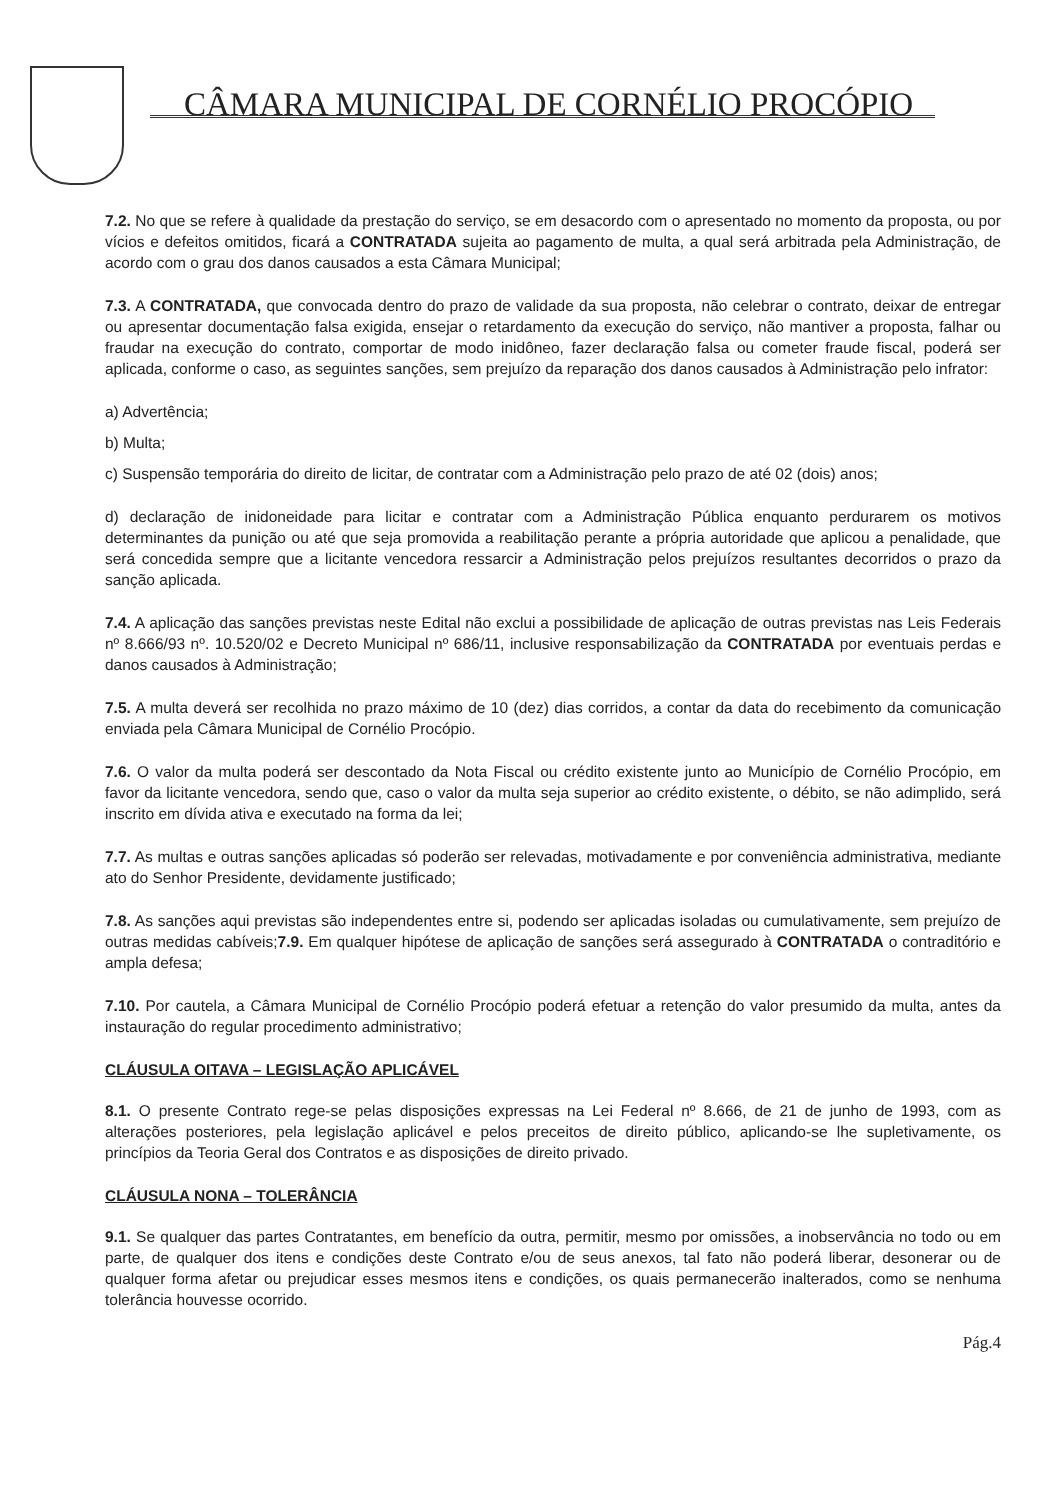CÂMARA MUNICIPAL DE CORNÉLIO PROCÓPIO
7.2. No que se refere à qualidade da prestação do serviço, se em desacordo com o apresentado no momento da proposta, ou por vícios e defeitos omitidos, ficará a CONTRATADA sujeita ao pagamento de multa, a qual será arbitrada pela Administração, de acordo com o grau dos danos causados a esta Câmara Municipal;
7.3. A CONTRATADA, que convocada dentro do prazo de validade da sua proposta, não celebrar o contrato, deixar de entregar ou apresentar documentação falsa exigida, ensejar o retardamento da execução do serviço, não mantiver a proposta, falhar ou fraudar na execução do contrato, comportar de modo inidôneo, fazer declaração falsa ou cometer fraude fiscal, poderá ser aplicada, conforme o caso, as seguintes sanções, sem prejuízo da reparação dos danos causados à Administração pelo infrator:
a) Advertência;
b) Multa;
c) Suspensão temporária do direito de licitar, de contratar com a Administração pelo prazo de até 02 (dois) anos;
d) declaração de inidoneidade para licitar e contratar com a Administração Pública enquanto perdurarem os motivos determinantes da punição ou até que seja promovida a reabilitação perante a própria autoridade que aplicou a penalidade, que será concedida sempre que a licitante vencedora ressarcir a Administração pelos prejuízos resultantes decorridos o prazo da sanção aplicada.
7.4. A aplicação das sanções previstas neste Edital não exclui a possibilidade de aplicação de outras previstas nas Leis Federais nº 8.666/93 nº. 10.520/02 e Decreto Municipal nº 686/11, inclusive responsabilização da CONTRATADA por eventuais perdas e danos causados à Administração;
7.5. A multa deverá ser recolhida no prazo máximo de 10 (dez) dias corridos, a contar da data do recebimento da comunicação enviada pela Câmara Municipal de Cornélio Procópio.
7.6. O valor da multa poderá ser descontado da Nota Fiscal ou crédito existente junto ao Município de Cornélio Procópio, em favor da licitante vencedora, sendo que, caso o valor da multa seja superior ao crédito existente, o débito, se não adimplido, será inscrito em dívida ativa e executado na forma da lei;
7.7. As multas e outras sanções aplicadas só poderão ser relevadas, motivadamente e por conveniência administrativa, mediante ato do Senhor Presidente, devidamente justificado;
7.8. As sanções aqui previstas são independentes entre si, podendo ser aplicadas isoladas ou cumulativamente, sem prejuízo de outras medidas cabíveis;7.9. Em qualquer hipótese de aplicação de sanções será assegurado à CONTRATADA o contraditório e ampla defesa;
7.10. Por cautela, a Câmara Municipal de Cornélio Procópio poderá efetuar a retenção do valor presumido da multa, antes da instauração do regular procedimento administrativo;
CLÁUSULA OITAVA – LEGISLAÇÃO APLICÁVEL
8.1. O presente Contrato rege-se pelas disposições expressas na Lei Federal nº 8.666, de 21 de junho de 1993, com as alterações posteriores, pela legislação aplicável e pelos preceitos de direito público, aplicando-se lhe supletivamente, os princípios da Teoria Geral dos Contratos e as disposições de direito privado.
CLÁUSULA NONA – TOLERÂNCIA
9.1. Se qualquer das partes Contratantes, em benefício da outra, permitir, mesmo por omissões, a inobservância no todo ou em parte, de qualquer dos itens e condições deste Contrato e/ou de seus anexos, tal fato não poderá liberar, desonerar ou de qualquer forma afetar ou prejudicar esses mesmos itens e condições, os quais permanecerão inalterados, como se nenhuma tolerância houvesse ocorrido.
Pág.4